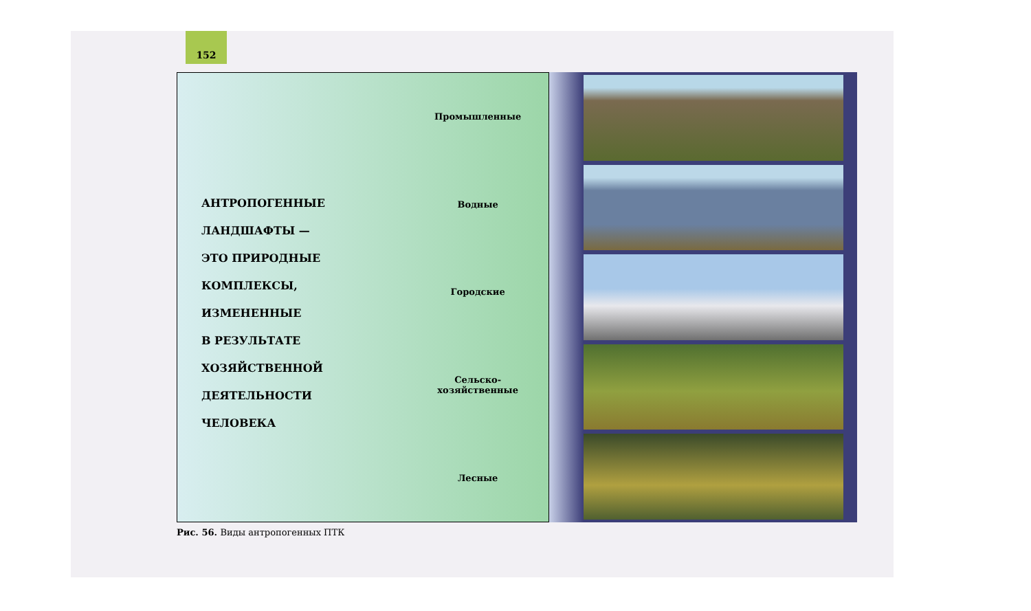152
АНТРОПОГЕННЫЕ
ЛАНДШАФТЫ —
ЭТО ПРИРОДНЫЕ
КОМПЛЕКСЫ,
ИЗМЕНЕННЫЕ
В РЕЗУЛЬТАТЕ
ХОЗЯЙСТВЕННОЙ
ДЕЯТЕЛЬНОСТИ
ЧЕЛОВЕКА
Промышленные
Водные
Городские
Сельско-
хозяйственные
Лесные
Рис. 56. Виды антропогенных ПТК